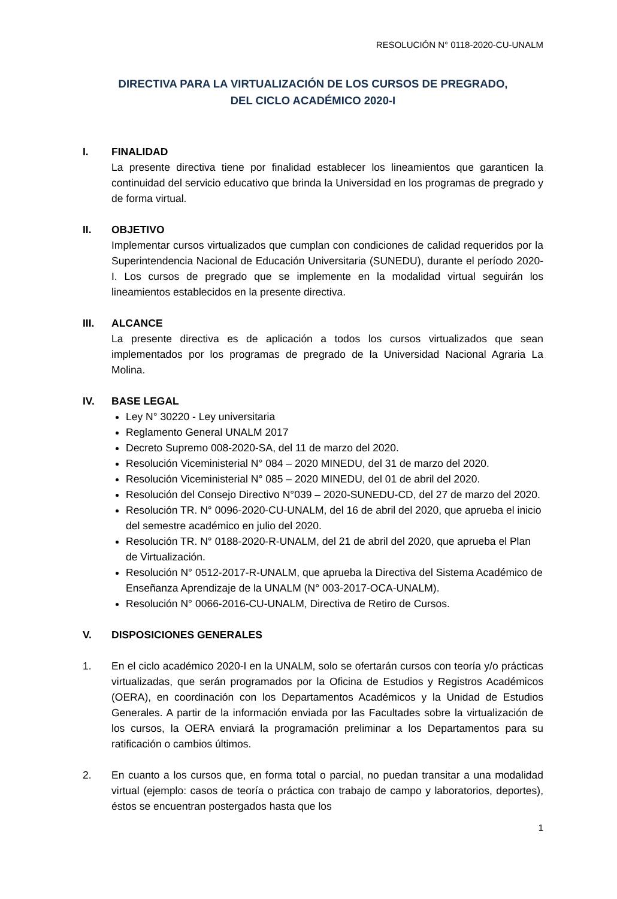RESOLUCIÓN N° 0118-2020-CU-UNALM
DIRECTIVA PARA LA VIRTUALIZACIÓN DE LOS CURSOS DE PREGRADO,
DEL CICLO ACADÉMICO 2020-I
I. FINALIDAD
La presente directiva tiene por finalidad establecer los lineamientos que garanticen la continuidad del servicio educativo que brinda la Universidad en los programas de pregrado y de forma virtual.
II. OBJETIVO
Implementar cursos virtualizados que cumplan con condiciones de calidad requeridos por la Superintendencia Nacional de Educación Universitaria (SUNEDU), durante el período 2020-I. Los cursos de pregrado que se implemente en la modalidad virtual seguirán los lineamientos establecidos en la presente directiva.
III. ALCANCE
La presente directiva es de aplicación a todos los cursos virtualizados que sean implementados por los programas de pregrado de la Universidad Nacional Agraria La Molina.
IV. BASE LEGAL
Ley N° 30220 - Ley universitaria
Reglamento General UNALM 2017
Decreto Supremo 008-2020-SA, del 11 de marzo del 2020.
Resolución Viceministerial N° 084 – 2020 MINEDU, del 31 de marzo del 2020.
Resolución Viceministerial N° 085 – 2020 MINEDU, del 01 de abril del 2020.
Resolución del Consejo Directivo N°039 – 2020-SUNEDU-CD, del 27 de marzo del 2020.
Resolución TR. N° 0096-2020-CU-UNALM, del 16 de abril del 2020, que aprueba el inicio del semestre académico en julio del 2020.
Resolución TR. N° 0188-2020-R-UNALM, del 21 de abril del 2020, que aprueba el Plan de Virtualización.
Resolución N° 0512-2017-R-UNALM, que aprueba la Directiva del Sistema Académico de Enseñanza Aprendizaje de la UNALM (N° 003-2017-OCA-UNALM).
Resolución N° 0066-2016-CU-UNALM, Directiva de Retiro de Cursos.
V. DISPOSICIONES GENERALES
1. En el ciclo académico 2020-I en la UNALM, solo se ofertarán cursos con teoría y/o prácticas virtualizadas, que serán programados por la Oficina de Estudios y Registros Académicos (OERA), en coordinación con los Departamentos Académicos y la Unidad de Estudios Generales. A partir de la información enviada por las Facultades sobre la virtualización de los cursos, la OERA enviará la programación preliminar a los Departamentos para su ratificación o cambios últimos.
2. En cuanto a los cursos que, en forma total o parcial, no puedan transitar a una modalidad virtual (ejemplo: casos de teoría o práctica con trabajo de campo y laboratorios, deportes), éstos se encuentran postergados hasta que los
1